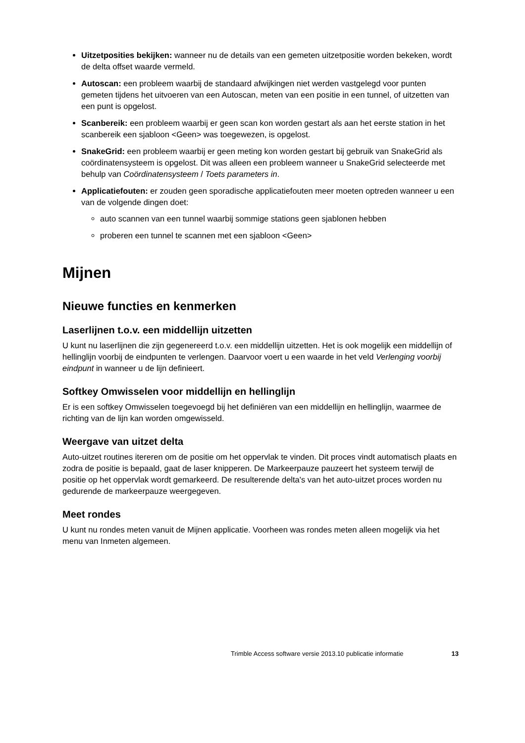Uitzetposities bekijken: wanneer nu de details van een gemeten uitzetpositie worden bekeken, wordt de delta offset waarde vermeld.
Autoscan: een probleem waarbij de standaard afwijkingen niet werden vastgelegd voor punten gemeten tijdens het uitvoeren van een Autoscan, meten van een positie in een tunnel, of uitzetten van een punt is opgelost.
Scanbereik: een probleem waarbij er geen scan kon worden gestart als aan het eerste station in het scanbereik een sjabloon <Geen> was toegewezen, is opgelost.
SnakeGrid: een probleem waarbij er geen meting kon worden gestart bij gebruik van SnakeGrid als coördinatensysteem is opgelost. Dit was alleen een probleem wanneer u SnakeGrid selecteerde met behulp van Coördinatensysteem / Toets parameters in.
Applicatiefouten: er zouden geen sporadische applicatiefouten meer moeten optreden wanneer u een van de volgende dingen doet:
auto scannen van een tunnel waarbij sommige stations geen sjablonen hebben
proberen een tunnel te scannen met een sjabloon <Geen>
Mijnen
Nieuwe functies en kenmerken
Laserlijnen t.o.v. een middellijn uitzetten
U kunt nu laserlijnen die zijn gegenereerd t.o.v. een middellijn uitzetten. Het is ook mogelijk een middellijn of hellinglijn voorbij de eindpunten te verlengen. Daarvoor voert u een waarde in het veld Verlenging voorbij eindpunt in wanneer u de lijn definieert.
Softkey Omwisselen voor middellijn en hellinglijn
Er is een softkey Omwisselen toegevoegd bij het definiëren van een middellijn en hellinglijn, waarmee de richting van de lijn kan worden omgewisseld.
Weergave van uitzet delta
Auto-uitzet routines itereren om de positie om het oppervlak te vinden. Dit proces vindt automatisch plaats en zodra de positie is bepaald, gaat de laser knipperen. De Markeerpauze pauzeert het systeem terwijl de positie op het oppervlak wordt gemarkeerd. De resulterende delta's van het auto-uitzet proces worden nu gedurende de markeerpauze weergegeven.
Meet rondes
U kunt nu rondes meten vanuit de Mijnen applicatie. Voorheen was rondes meten alleen mogelijk via het menu van Inmeten algemeen.
13 Trimble Access software versie 2013.10 publicatie informatie